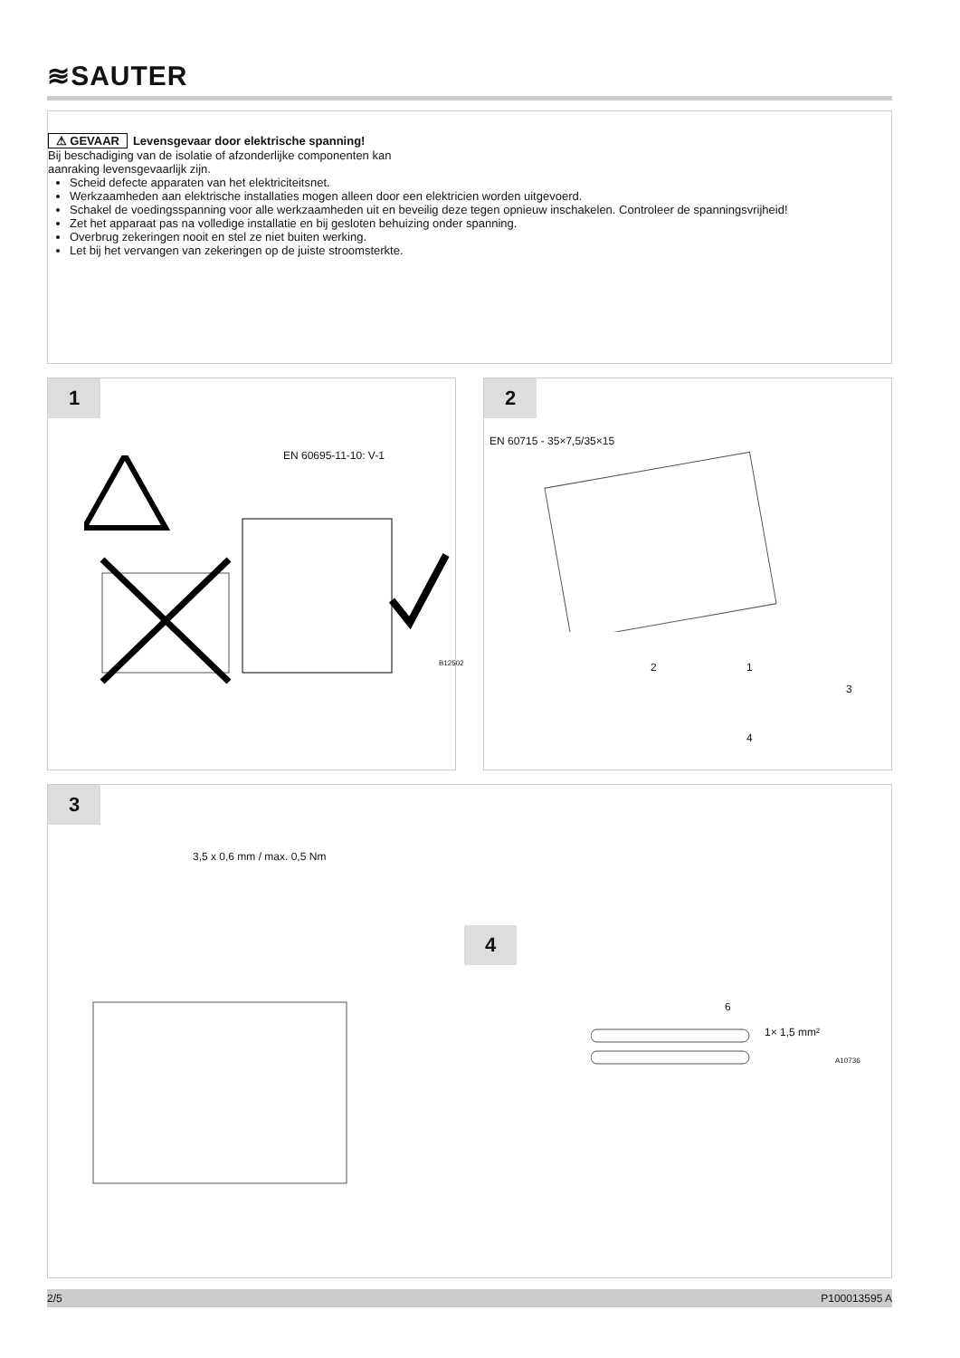≋SAUTER
⚠ GEVAAR Levensgevaar door elektrische spanning!
Bij beschadiging van de isolatie of afzonderlijke componenten kan
aanraking levensgevaarlijk zijn.
Scheid defecte apparaten van het elektriciteitsnet.
Werkzaamheden aan elektrische installaties mogen alleen door een elektricien worden uitgevoerd.
Schakel de voedingsspanning voor alle werkzaamheden uit en beveilig deze tegen opnieuw inschakelen. Controleer de spanningsvrijheid!
Zet het apparaat pas na volledige installatie en bij gesloten behuizing onder spanning.
Overbrug zekeringen nooit en stel ze niet buiten werking.
Let bij het vervangen van zekeringen op de juiste stroomsterkte.
1
EN 60695-11-10: V-1
B12502
2
EN 60715 - 35×7,5/35×15
2 1
3
4
3
3,5 x 0,6 mm / max. 0,5 Nm
4
6
1× 1,5 mm²
A10736
2/5 P100013595 A